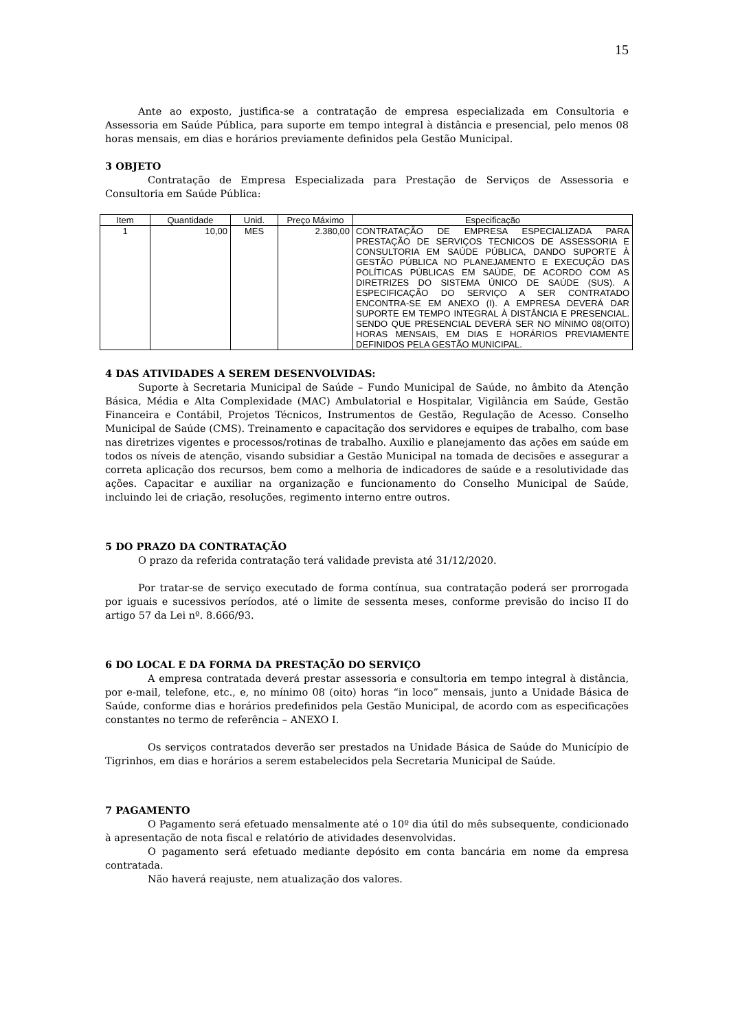15
Ante ao exposto, justifica-se a contratação de empresa especializada em Consultoria e Assessoria em Saúde Pública, para suporte em tempo integral à distância e presencial, pelo menos 08 horas mensais, em dias e horários previamente definidos pela Gestão Municipal.
3 OBJETO
Contratação de Empresa Especializada para Prestação de Serviços de Assessoria e Consultoria em Saúde Pública:
| Item | Quantidade | Unid. | Preço Máximo | Especificação |
| --- | --- | --- | --- | --- |
| 1 | 10,00 | MES | 2.380,00 | CONTRATAÇÃO DE EMPRESA ESPECIALIZADA PARA PRESTAÇÃO DE SERVIÇOS TECNICOS DE ASSESSORIA E CONSULTORIA EM SAÚDE PÚBLICA, DANDO SUPORTE À GESTÃO PÚBLICA NO PLANEJAMENTO E EXECUÇÃO DAS POLÍTICAS PÚBLICAS EM SAÚDE, DE ACORDO COM AS DIRETRIZES DO SISTEMA ÚNICO DE SAÚDE (SUS). A ESPECIFICAÇÃO DO SERVIÇO A SER CONTRATADO ENCONTRA-SE EM ANEXO (I). A EMPRESA DEVERÁ DAR SUPORTE EM TEMPO INTEGRAL À DISTÂNCIA E PRESENCIAL. SENDO QUE PRESENCIAL DEVERÁ SER NO MÍNIMO 08(OITO) HORAS MENSAIS, EM DIAS E HORÁRIOS PREVIAMENTE DEFINIDOS PELA GESTÃO MUNICIPAL. |
4 DAS ATIVIDADES A SEREM DESENVOLVIDAS:
Suporte à Secretaria Municipal de Saúde – Fundo Municipal de Saúde, no âmbito da Atenção Básica, Média e Alta Complexidade (MAC) Ambulatorial e Hospitalar, Vigilância em Saúde, Gestão Financeira e Contábil, Projetos Técnicos, Instrumentos de Gestão, Regulação de Acesso. Conselho Municipal de Saúde (CMS). Treinamento e capacitação dos servidores e equipes de trabalho, com base nas diretrizes vigentes e processos/rotinas de trabalho. Auxilio e planejamento das ações em saúde em todos os níveis de atenção, visando subsidiar a Gestão Municipal na tomada de decisões e assegurar a correta aplicação dos recursos, bem como a melhoria de indicadores de saúde e a resolutividade das ações. Capacitar e auxiliar na organização e funcionamento do Conselho Municipal de Saúde, incluindo lei de criação, resoluções, regimento interno entre outros.
5 DO PRAZO DA CONTRATAÇÃO
O prazo da referida contratação terá validade prevista até 31/12/2020.
Por tratar-se de serviço executado de forma contínua, sua contratação poderá ser prorrogada por iguais e sucessivos períodos, até o limite de sessenta meses, conforme previsão do inciso II do artigo 57 da Lei nº. 8.666/93.
6 DO LOCAL E DA FORMA DA PRESTAÇÃO DO SERVIÇO
A empresa contratada deverá prestar assessoria e consultoria em tempo integral à distância, por e-mail, telefone, etc., e, no mínimo 08 (oito) horas “in loco” mensais, junto a Unidade Básica de Saúde, conforme dias e horários predefinidos pela Gestão Municipal, de acordo com as especificações constantes no termo de referência – ANEXO I.
Os serviços contratados deverão ser prestados na Unidade Básica de Saúde do Município de Tigrinhos, em dias e horários a serem estabelecidos pela Secretaria Municipal de Saúde.
7 PAGAMENTO
O Pagamento será efetuado mensalmente até o 10º dia útil do mês subsequente, condicionado à apresentação de nota fiscal e relatório de atividades desenvolvidas.
O pagamento será efetuado mediante depósito em conta bancária em nome da empresa contratada.
Não haverá reajuste, nem atualização dos valores.